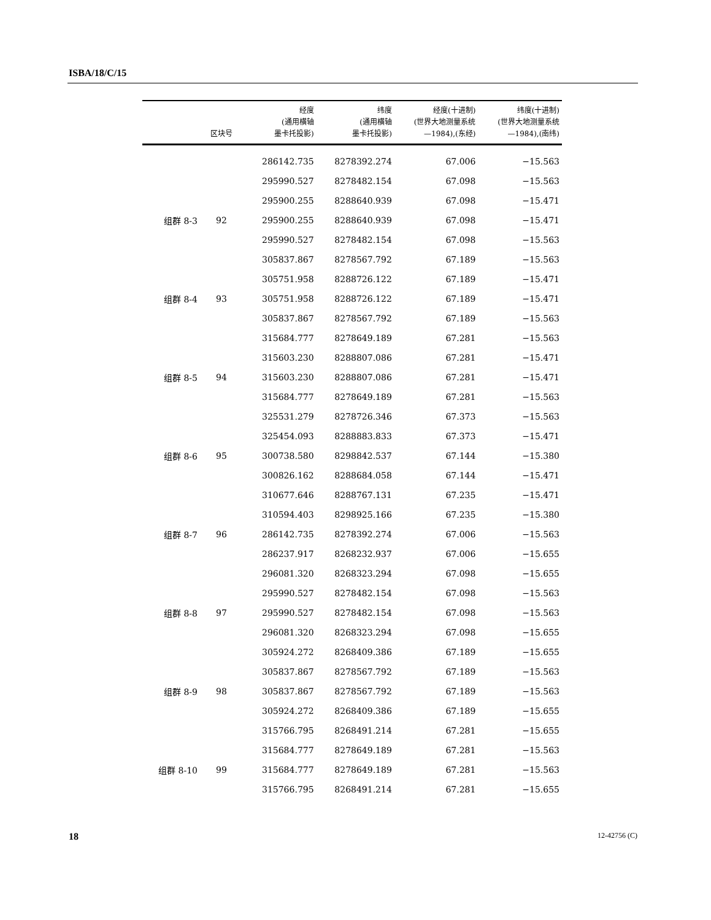ISBA/18/C/15
| | 区块号 | 经度 (通用横轴 墨卡托投影) | 纬度 (通用横轴 墨卡托投影) | 经度(十进制) (世界大地测量系统 —1984),(东经) | 纬度(十进制) (世界大地测量系统 —1984),(南纬) |
| --- | --- | --- | --- | --- | --- |
| | | 286142.735 | 8278392.274 | 67.006 | −15.563 |
| | | 295990.527 | 8278482.154 | 67.098 | −15.563 |
| | | 295900.255 | 8288640.939 | 67.098 | −15.471 |
| 组群 8-3 | 92 | 295900.255 | 8288640.939 | 67.098 | −15.471 |
| | | 295990.527 | 8278482.154 | 67.098 | −15.563 |
| | | 305837.867 | 8278567.792 | 67.189 | −15.563 |
| | | 305751.958 | 8288726.122 | 67.189 | −15.471 |
| 组群 8-4 | 93 | 305751.958 | 8288726.122 | 67.189 | −15.471 |
| | | 305837.867 | 8278567.792 | 67.189 | −15.563 |
| | | 315684.777 | 8278649.189 | 67.281 | −15.563 |
| | | 315603.230 | 8288807.086 | 67.281 | −15.471 |
| 组群 8-5 | 94 | 315603.230 | 8288807.086 | 67.281 | −15.471 |
| | | 315684.777 | 8278649.189 | 67.281 | −15.563 |
| | | 325531.279 | 8278726.346 | 67.373 | −15.563 |
| | | 325454.093 | 8288883.833 | 67.373 | −15.471 |
| 组群 8-6 | 95 | 300738.580 | 8298842.537 | 67.144 | −15.380 |
| | | 300826.162 | 8288684.058 | 67.144 | −15.471 |
| | | 310677.646 | 8288767.131 | 67.235 | −15.471 |
| | | 310594.403 | 8298925.166 | 67.235 | −15.380 |
| 组群 8-7 | 96 | 286142.735 | 8278392.274 | 67.006 | −15.563 |
| | | 286237.917 | 8268232.937 | 67.006 | −15.655 |
| | | 296081.320 | 8268323.294 | 67.098 | −15.655 |
| | | 295990.527 | 8278482.154 | 67.098 | −15.563 |
| 组群 8-8 | 97 | 295990.527 | 8278482.154 | 67.098 | −15.563 |
| | | 296081.320 | 8268323.294 | 67.098 | −15.655 |
| | | 305924.272 | 8268409.386 | 67.189 | −15.655 |
| | | 305837.867 | 8278567.792 | 67.189 | −15.563 |
| 组群 8-9 | 98 | 305837.867 | 8278567.792 | 67.189 | −15.563 |
| | | 305924.272 | 8268409.386 | 67.189 | −15.655 |
| | | 315766.795 | 8268491.214 | 67.281 | −15.655 |
| | | 315684.777 | 8278649.189 | 67.281 | −15.563 |
| 组群 8-10 | 99 | 315684.777 | 8278649.189 | 67.281 | −15.563 |
| | | 315766.795 | 8268491.214 | 67.281 | −15.655 |
18 12-42756 (C)